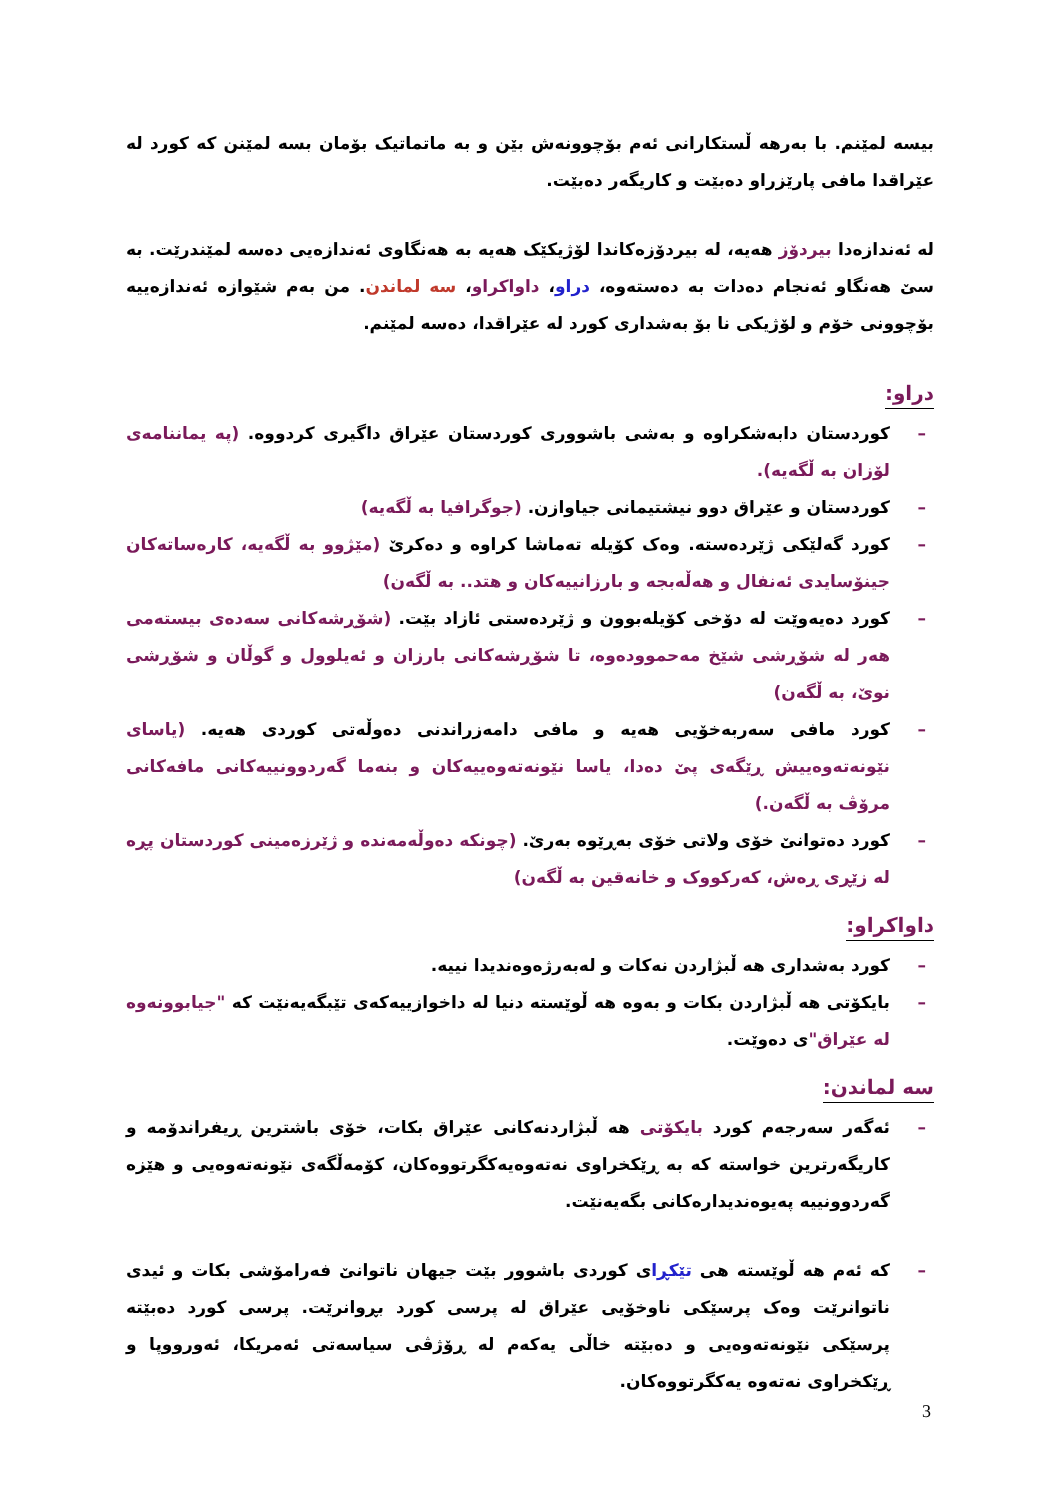بیسە لمێنم. با بەرهە ڵستکارانی ئەم بۆچوونەش بێن و بە ماتماتیک بۆمان بسە لمێنن کە کورد لە عێراقدا مافی پارێزراو دەبێت و کاریگەر دەبێت.
لە ئەندازەدا بیردۆز هەیە، لە بیردۆزەکاندا لۆژیکێک هەیە بە هەنگاوی ئەندازەیی دەسە لمێندرێت. بە سێ هەنگاو ئەنجام دەدات بە دەستەوە، دراو، داواکراو، سە لماندن. من بەم شێوازە ئەندازەییە بۆچوونی خۆم و لۆژیکی نا بۆ بەشداری کورد لە عێراقدا، دەسە لمێنم.
دراو:
– کوردستان دابەشکراوە و بەشی باشووری کوردستان عێراق داگیری کردووە. (پە یماننامەی لۆزان بە ڵگەیە).
– کوردستان و عێراق دوو نیشتیمانی جیاوازن. (جوگرافیا بە ڵگەیە)
– کورد گەلێکی ژێردەستە. وەک کۆیلە تەماشا کراوە و دەکرێ (مێژوو بە ڵگەیە، کارەساتەکان جینۆسایدی ئەنفال و هەڵەبجە و بارزانییەکان و هتد.. بە ڵگەن)
– کورد دەیەوێت لە دۆخی کۆیلەبوون و ژێردەستی ئازاد بێت. (شۆڕشەکانی سەدەی بیستەمی هەر لە شۆڕشی شێخ مەحموودەوە، تا شۆڕشەکانی بارزان و ئەیلوول و گوڵان و شۆڕشی نوێ، بە ڵگەن)
– کورد مافی سەربەخۆیی هەیە و مافی دامەزراندنی دەوڵەتی کوردی هەیە. (یاسای نێونەتەوەییش ڕێگەی پێ دەدا، یاسا نێونەتەوەییەکان و بنەما گەردوونییەکانی مافەکانی مرۆڤ بە ڵگەن.)
– کورد دەتوانێ خۆی ولاتی خۆی بەڕێوە بەرێ. (چونکە دەوڵەمەندە و ژێرزەمینی کوردستان پڕە لە زێڕی ڕەش، کەرکووک و خانەقین بە ڵگەن)
داواکراو:
– کورد بەشداری هە ڵبژاردن نەکات و لەبەرژەوەندیدا نییە.
– بایکۆتی هە ڵبژاردن بکات و بەوە هە ڵوێستە دنیا لە داخوازییەکەی تێبگەیەنێت کە "جیابوونەوە لە عێراق"ی دەوێت.
سە لماندن:
– ئەگەر سەرجەم کورد بایکۆتی هە ڵبژاردنەکانی عێراق بکات، خۆی باشترین ڕیفراندۆمە و کاریگەرترین خواستە کە بە ڕێکخراوی نەتەوەیەکگرتووەکان، کۆمەڵگەی نێونەتەوەیی و هێزە گەردوونییە پەیوەندیدارەکانی بگەیەنێت.
– کە ئەم هە ڵوێستە هی تێکڕای کوردی باشوور بێت جیهان ناتوانێ فەرامۆشی بکات و ئیدی ناتوانرێت وەک پرسێکی ناوخۆیی عێراق لە پرسی کورد بڕوانرێت. پرسی کورد دەبێتە پرسێکی نێونەتەوەیی و دەبێتە خاڵی یەکەم لە ڕۆژڤی سیاسەتی ئەمریکا، ئەورووپا و ڕێکخراوی نەتەوە یەکگرتووەکان.
3